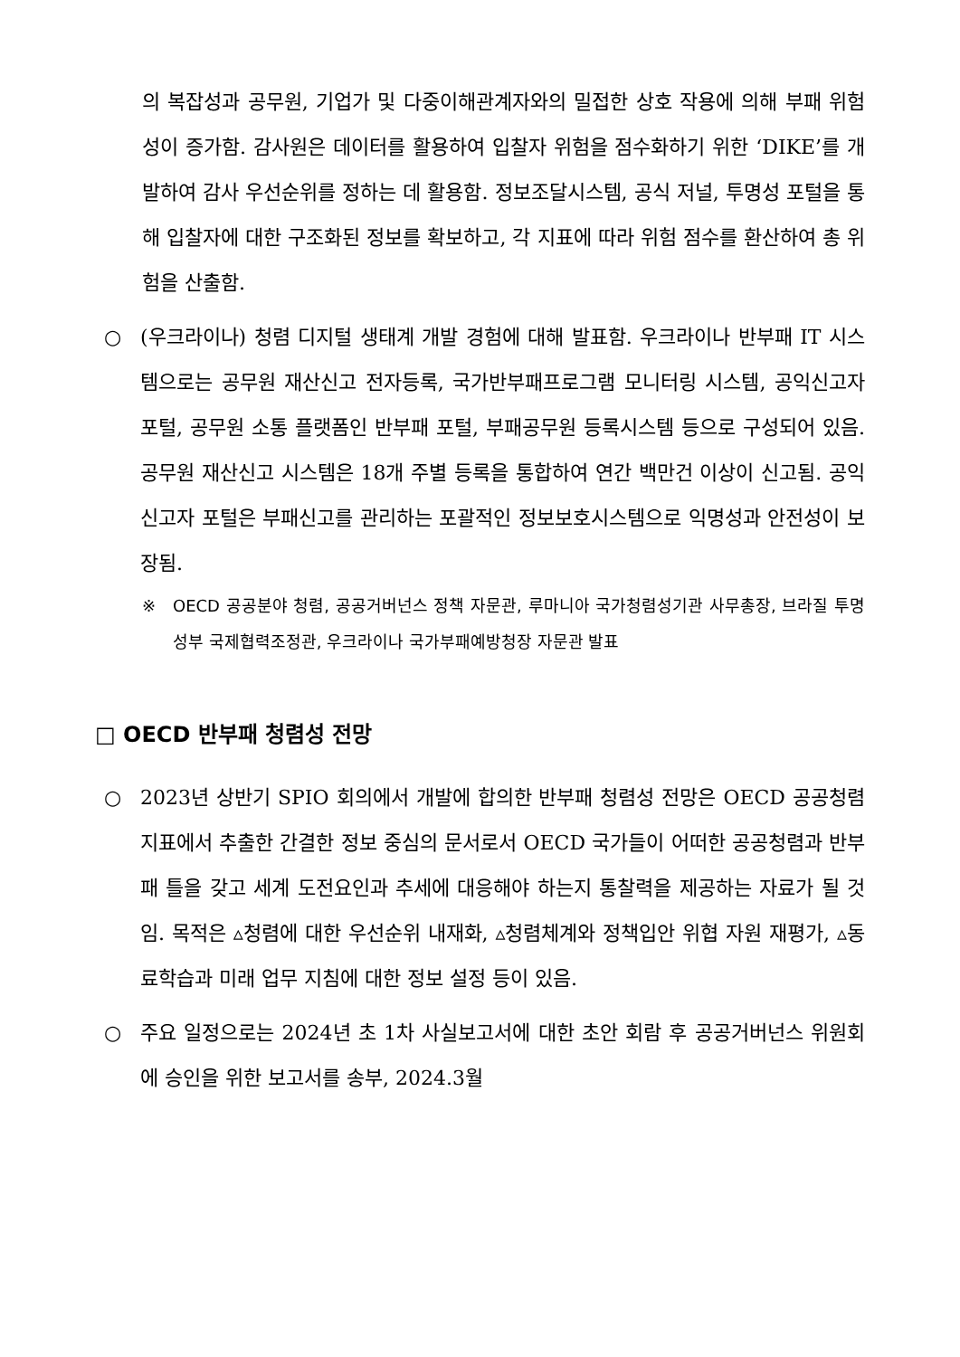의 복잡성과 공무원, 기업가 및 다중이해관계자와의 밀접한 상호 작용에 의해 부패 위험성이 증가함. 감사원은 데이터를 활용하여 입찰자 위험을 점수화하기 위한 ‘DIKE’를 개발하여 감사 우선순위를 정하는 데 활용함. 정보조달시스템, 공식 저널, 투명성 포털을 통해 입찰자에 대한 구조화된 정보를 확보하고, 각 지표에 따라 위험 점수를 환산하여 총 위험을 산출함.
○ (우크라이나) 청렴 디지털 생태계 개발 경험에 대해 발표함. 우크라이나 반부패 IT 시스템으로는 공무원 재산신고 전자등록, 국가반부패프로그램 모니터링 시스템, 공익신고자 포털, 공무원 소통 플랫폼인 반부패 포털, 부패공무원 등록시스템 등으로 구성되어 있음. 공무원 재산신고 시스템은 18개 주별 등록을 통합하여 연간 백만건 이상이 신고됨. 공익신고자 포털은 부패신고를 관리하는 포괄적인 정보보호시스템으로 익명성과 안전성이 보장됨.
※ OECD 공공분야 청렴, 공공거버넌스 정책 자문관, 루마니아 국가청렴성기관 사무총장, 브라질 투명성부 국제협력조정관, 우크라이나 국가부패예방청장 자문관 발표
□ OECD 반부패 청렴성 전망
○ 2023년 상반기 SPIO 회의에서 개발에 합의한 반부패 청렴성 전망은 OECD 공공청렴 지표에서 추출한 간결한 정보 중심의 문서로서 OECD 국가들이 어떠한 공공청렴과 반부패 틀을 갖고 세계 도전요인과 추세에 대응해야 하는지 통찰력을 제공하는 자료가 될 것임. 목적은 ▵청렴에 대한 우선순위 내재화, ▵청렴체계와 정책입안 위협 자원 재평가, ▵동료학습과 미래 업무 지침에 대한 정보 설정 등이 있음.
○ 주요 일정으로는 2024년 초 1차 사실보고서에 대한 초안 회람 후 공공거버넌스 위원회에 승인을 위한 보고서를 송부, 2024.3월